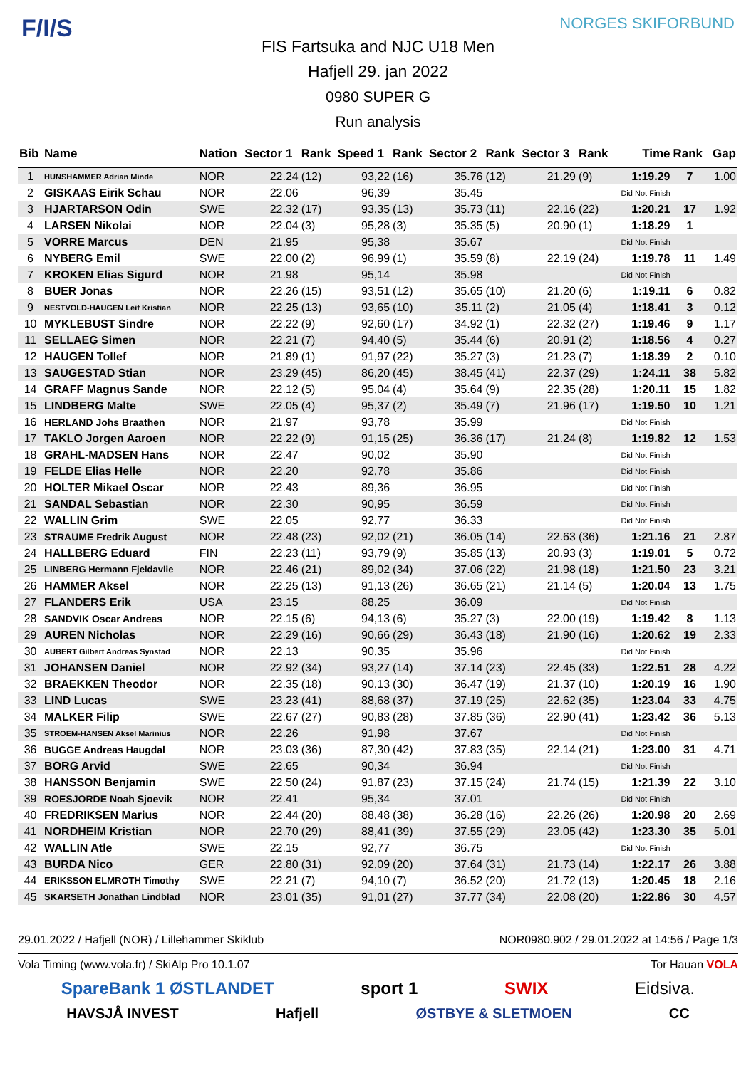F/I/S NORGES SKIFORBUND
FIS Fartsuka and NJC U18 Men
Hafjell 29. jan 2022
0980 SUPER G
Run analysis
| Bib | Name | Nation | Sector 1 | Rank | Speed 1 | Rank | Sector 2 | Rank | Sector 3 | Rank | Time | Rank | Gap |
| --- | --- | --- | --- | --- | --- | --- | --- | --- | --- | --- | --- | --- | --- |
| 1 | HUNSHAMMER Adrian Minde | NOR | 22.24 | (12) | 93,22 | (16) | 35.76 | (12) | 21.29 | (9) | 1:19.29 | 7 | 1.00 |
| 2 | GISKAAS Eirik Schau | NOR | 22.06 | | 96,39 | | 35.45 | | | | Did Not Finish | | |
| 3 | HJARTARSON Odin | SWE | 22.32 | (17) | 93,35 | (13) | 35.73 | (11) | 22.16 | (22) | 1:20.21 | 17 | 1.92 |
| 4 | LARSEN Nikolai | NOR | 22.04 | (3) | 95,28 | (3) | 35.35 | (5) | 20.90 | (1) | 1:18.29 | 1 | |
| 5 | VORRE Marcus | DEN | 21.95 | | 95,38 | | 35.67 | | | | Did Not Finish | | |
| 6 | NYBERG Emil | SWE | 22.00 | (2) | 96,99 | (1) | 35.59 | (8) | 22.19 | (24) | 1:19.78 | 11 | 1.49 |
| 7 | KROKEN Elias Sigurd | NOR | 21.98 | | 95,14 | | 35.98 | | | | Did Not Finish | | |
| 8 | BUER Jonas | NOR | 22.26 | (15) | 93,51 | (12) | 35.65 | (10) | 21.20 | (6) | 1:19.11 | 6 | 0.82 |
| 9 | NESTVOLD-HAUGEN Leif Kristian | NOR | 22.25 | (13) | 93,65 | (10) | 35.11 | (2) | 21.05 | (4) | 1:18.41 | 3 | 0.12 |
| 10 | MYKLEBUST Sindre | NOR | 22.22 | (9) | 92,60 | (17) | 34.92 | (1) | 22.32 | (27) | 1:19.46 | 9 | 1.17 |
| 11 | SELLAEG Simen | NOR | 22.21 | (7) | 94,40 | (5) | 35.44 | (6) | 20.91 | (2) | 1:18.56 | 4 | 0.27 |
| 12 | HAUGEN Tollef | NOR | 21.89 | (1) | 91,97 | (22) | 35.27 | (3) | 21.23 | (7) | 1:18.39 | 2 | 0.10 |
| 13 | SAUGESTAD Stian | NOR | 23.29 | (45) | 86,20 | (45) | 38.45 | (41) | 22.37 | (29) | 1:24.11 | 38 | 5.82 |
| 14 | GRAFF Magnus Sande | NOR | 22.12 | (5) | 95,04 | (4) | 35.64 | (9) | 22.35 | (28) | 1:20.11 | 15 | 1.82 |
| 15 | LINDBERG Malte | SWE | 22.05 | (4) | 95,37 | (2) | 35.49 | (7) | 21.96 | (17) | 1:19.50 | 10 | 1.21 |
| 16 | HERLAND Johs Braathen | NOR | 21.97 | | 93,78 | | 35.99 | | | | Did Not Finish | | |
| 17 | TAKLO Jorgen Aaroen | NOR | 22.22 | (9) | 91,15 | (25) | 36.36 | (17) | 21.24 | (8) | 1:19.82 | 12 | 1.53 |
| 18 | GRAHL-MADSEN Hans | NOR | 22.47 | | 90,02 | | 35.90 | | | | Did Not Finish | | |
| 19 | FELDE Elias Helle | NOR | 22.20 | | 92,78 | | 35.86 | | | | Did Not Finish | | |
| 20 | HOLTER Mikael Oscar | NOR | 22.43 | | 89,36 | | 36.95 | | | | Did Not Finish | | |
| 21 | SANDAL Sebastian | NOR | 22.30 | | 90,95 | | 36.59 | | | | Did Not Finish | | |
| 22 | WALLIN Grim | SWE | 22.05 | | 92,77 | | 36.33 | | | | Did Not Finish | | |
| 23 | STRAUME Fredrik August | NOR | 22.48 | (23) | 92,02 | (21) | 36.05 | (14) | 22.63 | (36) | 1:21.16 | 21 | 2.87 |
| 24 | HALLBERG Eduard | FIN | 22.23 | (11) | 93,79 | (9) | 35.85 | (13) | 20.93 | (3) | 1:19.01 | 5 | 0.72 |
| 25 | LINBERG Hermann Fjeldavlie | NOR | 22.46 | (21) | 89,02 | (34) | 37.06 | (22) | 21.98 | (18) | 1:21.50 | 23 | 3.21 |
| 26 | HAMMER Aksel | NOR | 22.25 | (13) | 91,13 | (26) | 36.65 | (21) | 21.14 | (5) | 1:20.04 | 13 | 1.75 |
| 27 | FLANDERS Erik | USA | 23.15 | | 88,25 | | 36.09 | | | | Did Not Finish | | |
| 28 | SANDVIK Oscar Andreas | NOR | 22.15 | (6) | 94,13 | (6) | 35.27 | (3) | 22.00 | (19) | 1:19.42 | 8 | 1.13 |
| 29 | AUREN Nicholas | NOR | 22.29 | (16) | 90,66 | (29) | 36.43 | (18) | 21.90 | (16) | 1:20.62 | 19 | 2.33 |
| 30 | AUBERT Gilbert Andreas Synstad | NOR | 22.13 | | 90,35 | | 35.96 | | | | Did Not Finish | | |
| 31 | JOHANSEN Daniel | NOR | 22.92 | (34) | 93,27 | (14) | 37.14 | (23) | 22.45 | (33) | 1:22.51 | 28 | 4.22 |
| 32 | BRAEKKEN Theodor | NOR | 22.35 | (18) | 90,13 | (30) | 36.47 | (19) | 21.37 | (10) | 1:20.19 | 16 | 1.90 |
| 33 | LIND Lucas | SWE | 23.23 | (41) | 88,68 | (37) | 37.19 | (25) | 22.62 | (35) | 1:23.04 | 33 | 4.75 |
| 34 | MALKER Filip | SWE | 22.67 | (27) | 90,83 | (28) | 37.85 | (36) | 22.90 | (41) | 1:23.42 | 36 | 5.13 |
| 35 | STROEM-HANSEN Aksel Marinius | NOR | 22.26 | | 91,98 | | 37.67 | | | | Did Not Finish | | |
| 36 | BUGGE Andreas Haugdal | NOR | 23.03 | (36) | 87,30 | (42) | 37.83 | (35) | 22.14 | (21) | 1:23.00 | 31 | 4.71 |
| 37 | BORG Arvid | SWE | 22.65 | | 90,34 | | 36.94 | | | | Did Not Finish | | |
| 38 | HANSSON Benjamin | SWE | 22.50 | (24) | 91,87 | (23) | 37.15 | (24) | 21.74 | (15) | 1:21.39 | 22 | 3.10 |
| 39 | ROESJORDE Noah Sjoevik | NOR | 22.41 | | 95,34 | | 37.01 | | | | Did Not Finish | | |
| 40 | FREDRIKSEN Marius | NOR | 22.44 | (20) | 88,48 | (38) | 36.28 | (16) | 22.26 | (26) | 1:20.98 | 20 | 2.69 |
| 41 | NORDHEIM Kristian | NOR | 22.70 | (29) | 88,41 | (39) | 37.55 | (29) | 23.05 | (42) | 1:23.30 | 35 | 5.01 |
| 42 | WALLIN Atle | SWE | 22.15 | | 92,77 | | 36.75 | | | | Did Not Finish | | |
| 43 | BURDA Nico | GER | 22.80 | (31) | 92,09 | (20) | 37.64 | (31) | 21.73 | (14) | 1:22.17 | 26 | 3.88 |
| 44 | ERIKSSON ELMROTH Timothy | SWE | 22.21 | (7) | 94,10 | (7) | 36.52 | (20) | 21.72 | (13) | 1:20.45 | 18 | 2.16 |
| 45 | SKARSETH Jonathan Lindblad | NOR | 23.01 | (35) | 91,01 | (27) | 37.77 | (34) | 22.08 | (20) | 1:22.86 | 30 | 4.57 |
29.01.2022 / Hafjell (NOR) / Lillehammer Skiklub NOR0980.902 / 29.01.2022 at 14:56 / Page 1/3
Vola Timing (www.vola.fr) / SkiAlp Pro 10.1.07 Tor Hauan VOLA
SpareBank 1 ØSTLANDET sport 1 SWIX Eidsiva.
HAVSJÅ INVEST Hafjell ØSTBYE & SLETMOEN CC